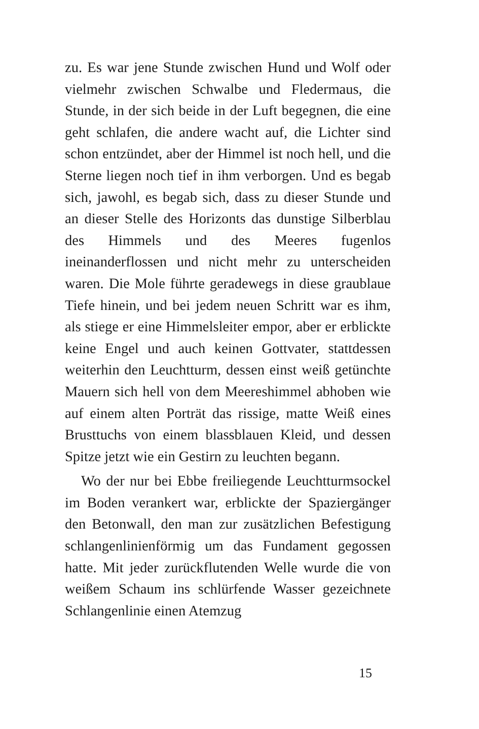zu. Es war jene Stunde zwischen Hund und Wolf oder vielmehr zwischen Schwalbe und Fledermaus, die Stunde, in der sich beide in der Luft begegnen, die eine geht schlafen, die andere wacht auf, die Lichter sind schon entzündet, aber der Himmel ist noch hell, und die Sterne liegen noch tief in ihm verborgen. Und es begab sich, jawohl, es begab sich, dass zu dieser Stunde und an dieser Stelle des Horizonts das dunstige Silberblau des Himmels und des Meeres fugenlos ineinanderflossen und nicht mehr zu unterscheiden waren. Die Mole führte geradewegs in diese graublaue Tiefe hinein, und bei jedem neuen Schritt war es ihm, als stiege er eine Himmelsleiter empor, aber er erblickte keine Engel und auch keinen Gottvater, stattdessen weiterhin den Leuchtturm, dessen einst weiß getünchte Mauern sich hell von dem Meereshimmel abhoben wie auf einem alten Porträt das rissige, matte Weiß eines Brusttuchs von einem blassblauen Kleid, und dessen Spitze jetzt wie ein Gestirn zu leuchten begann.
Wo der nur bei Ebbe freiliegende Leuchtturmsockel im Boden verankert war, erblickte der Spaziergänger den Betonwall, den man zur zusätzlichen Befestigung schlangenlinienförmig um das Fundament gegossen hatte. Mit jeder zurückflutenden Welle wurde die von weißem Schaum ins schlürfende Wasser gezeichnete Schlangenlinie einen Atemzug
15